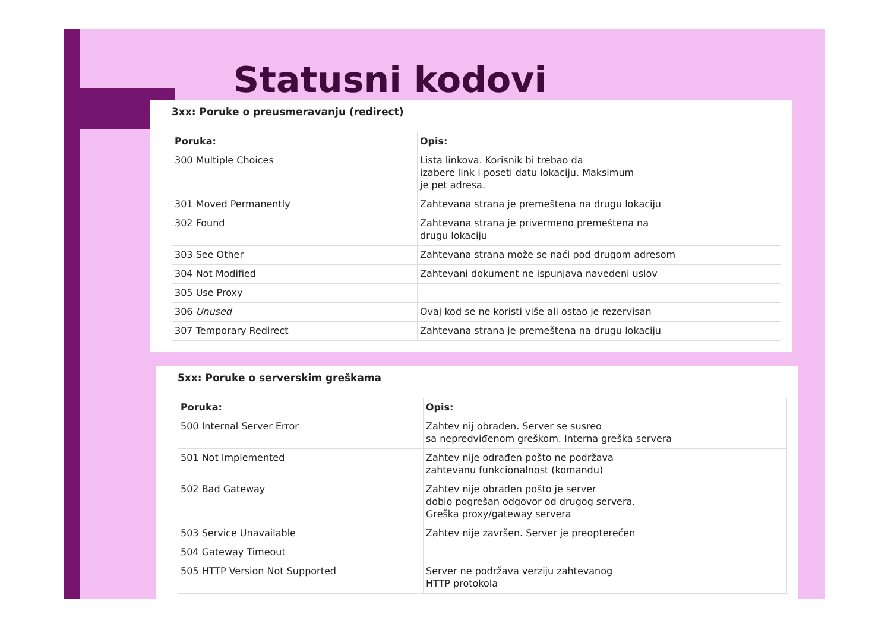Statusni kodovi
3xx: Poruke o preusmeravanju (redirect)
| Poruka: | Opis: |
| --- | --- |
| 300 Multiple Choices | Lista linkova. Korisnik bi trebao da izabere link i poseti datu lokaciju. Maksimum je pet adresa. |
| 301 Moved Permanently | Zahtevana strana je premeštena na drugu lokaciju |
| 302 Found | Zahtevana strana je privermeno premeštena na drugu lokaciju |
| 303 See Other | Zahtevana strana može se naći pod drugom adresom |
| 304 Not Modified | Zahtevani dokument ne ispunjava navedeni uslov |
| 305 Use Proxy | |
| 306 Unused | Ovaj kod se ne koristi više ali ostao je rezervisan |
| 307 Temporary Redirect | Zahtevana strana je premeštena na drugu lokaciju |
5xx: Poruke o serverskim greškama
| Poruka: | Opis: |
| --- | --- |
| 500 Internal Server Error | Zahtev nij obrađen. Server se susreo sa nepredviđenom greškom. Interna greška servera |
| 501 Not Implemented | Zahtev nije odrađen pošto ne podržava zahtevanu funkcionalnost (komandu) |
| 502 Bad Gateway | Zahtev nije obrađen pošto je server dobio pogrešan odgovor od drugog servera. Greška proxy/gateway servera |
| 503 Service Unavailable | Zahtev nije završen. Server je preopterećen |
| 504 Gateway Timeout | |
| 505 HTTP Version Not Supported | Server ne podržava verziju zahtevanog HTTP protokola |